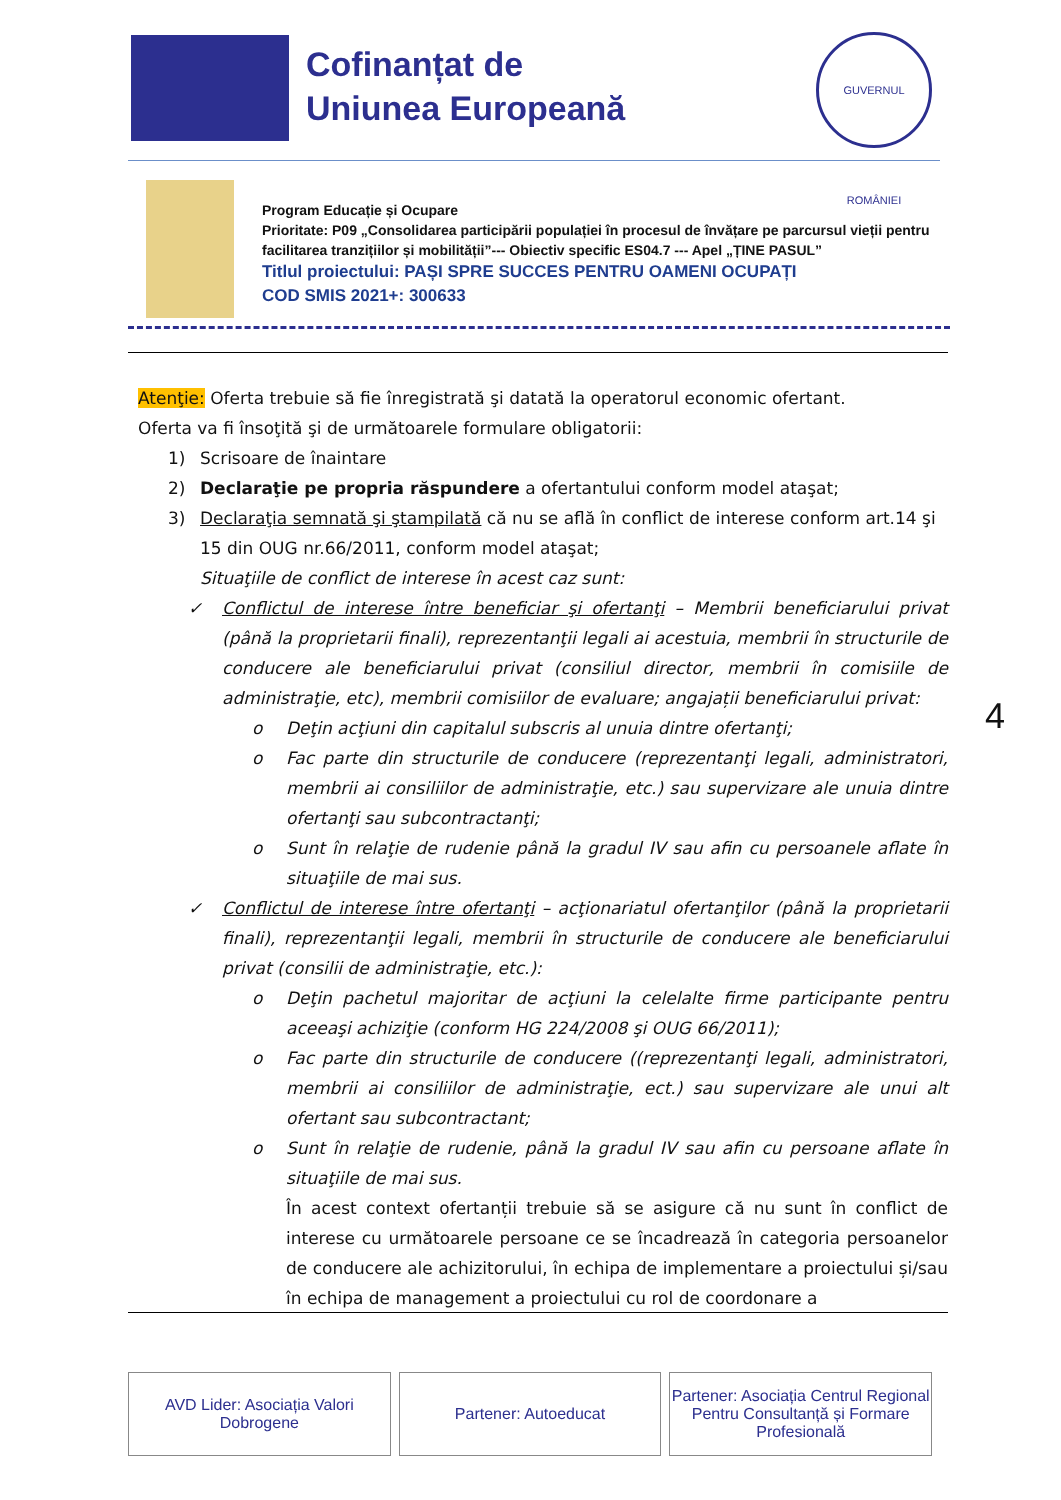Cofinanțat de
Uniunea Europeană
GUVERNUL ROMÂNIEI
Program Educație și Ocupare
Prioritate: P09 „Consolidarea participării populației în procesul de învățare pe parcursul vieții pentru facilitarea tranzițiilor și mobilității”--- Obiectiv specific ES04.7 --- Apel „ȚINE PASUL”
Titlul proiectului: PAȘI SPRE SUCCES PENTRU OAMENI OCUPAȚI
COD SMIS 2021+: 300633
Atenţie: Oferta trebuie să fie înregistrată şi datată la operatorul economic ofertant.
Oferta va fi însoţită şi de următoarele formulare obligatorii:
1) Scrisoare de înaintare
2) Declaraţie pe propria răspundere a ofertantului conform model ataşat;
3) Declaraţia semnată şi ştampilată că nu se află în conflict de interese conform art.14 şi 15 din OUG nr.66/2011, conform model ataşat;
Situaţiile de conflict de interese în acest caz sunt:
✓ Conflictul de interese între beneficiar şi ofertanţi – Membrii beneficiarului privat (până la proprietarii finali), reprezentanţii legali ai acestuia, membrii în structurile de conducere ale beneficiarului privat (consiliul director, membrii în comisiile de administraţie, etc), membrii comisiilor de evaluare; angajații beneficiarului privat:
o Deţin acţiuni din capitalul subscris al unuia dintre ofertanţi;
o Fac parte din structurile de conducere (reprezentanţi legali, administratori, membrii ai consiliilor de administraţie, etc.) sau supervizare ale unuia dintre ofertanţi sau subcontractanţi;
o Sunt în relaţie de rudenie până la gradul IV sau afin cu persoanele aflate în situaţiile de mai sus.
✓ Conflictul de interese între ofertanţi – acţionariatul ofertanţilor (până la proprietarii finali), reprezentanţii legali, membrii în structurile de conducere ale beneficiarului privat (consilii de administraţie, etc.):
o Deţin pachetul majoritar de acţiuni la celelalte firme participante pentru aceeaşi achiziţie (conform HG 224/2008 şi OUG 66/2011);
o Fac parte din structurile de conducere ((reprezentanţi legali, administratori, membrii ai consiliilor de administraţie, ect.) sau supervizare ale unui alt ofertant sau subcontractant;
o Sunt în relaţie de rudenie, până la gradul IV sau afin cu persoane aflate în situaţiile de mai sus.
În acest context ofertanții trebuie să se asigure că nu sunt în conflict de interese cu următoarele persoane ce se încadrează în categoria persoanelor de conducere ale achizitorului, în echipa de implementare a proiectului și/sau în echipa de management a proiectului cu rol de coordonare a
4
AVD Lider: Asociația Valori Dobrogene
Partener: Autoeducat Partener: Asociația Centrul Regional Pentru Consultanță și Formare Profesională